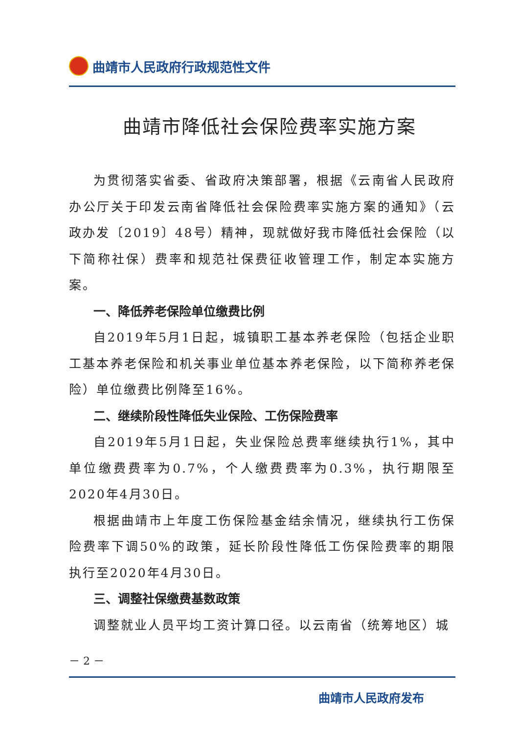曲靖市人民政府行政规范性文件
曲靖市降低社会保险费率实施方案
为贯彻落实省委、省政府决策部署，根据《云南省人民政府办公厅关于印发云南省降低社会保险费率实施方案的通知》（云政办发〔2019〕48号）精神，现就做好我市降低社会保险（以下简称社保）费率和规范社保费征收管理工作，制定本实施方案。
一、降低养老保险单位缴费比例
自2019年5月1日起，城镇职工基本养老保险（包括企业职工基本养老保险和机关事业单位基本养老保险，以下简称养老保险）单位缴费比例降至16%。
二、继续阶段性降低失业保险、工伤保险费率
自2019年5月1日起，失业保险总费率继续执行1%，其中单位缴费费率为0.7%，个人缴费费率为0.3%，执行期限至2020年4月30日。
根据曲靖市上年度工伤保险基金结余情况，继续执行工伤保险费率下调50%的政策，延长阶段性降低工伤保险费率的期限执行至2020年4月30日。
三、调整社保缴费基数政策
调整就业人员平均工资计算口径。以云南省（统筹地区）城
－ 2 －
曲靖市人民政府发布